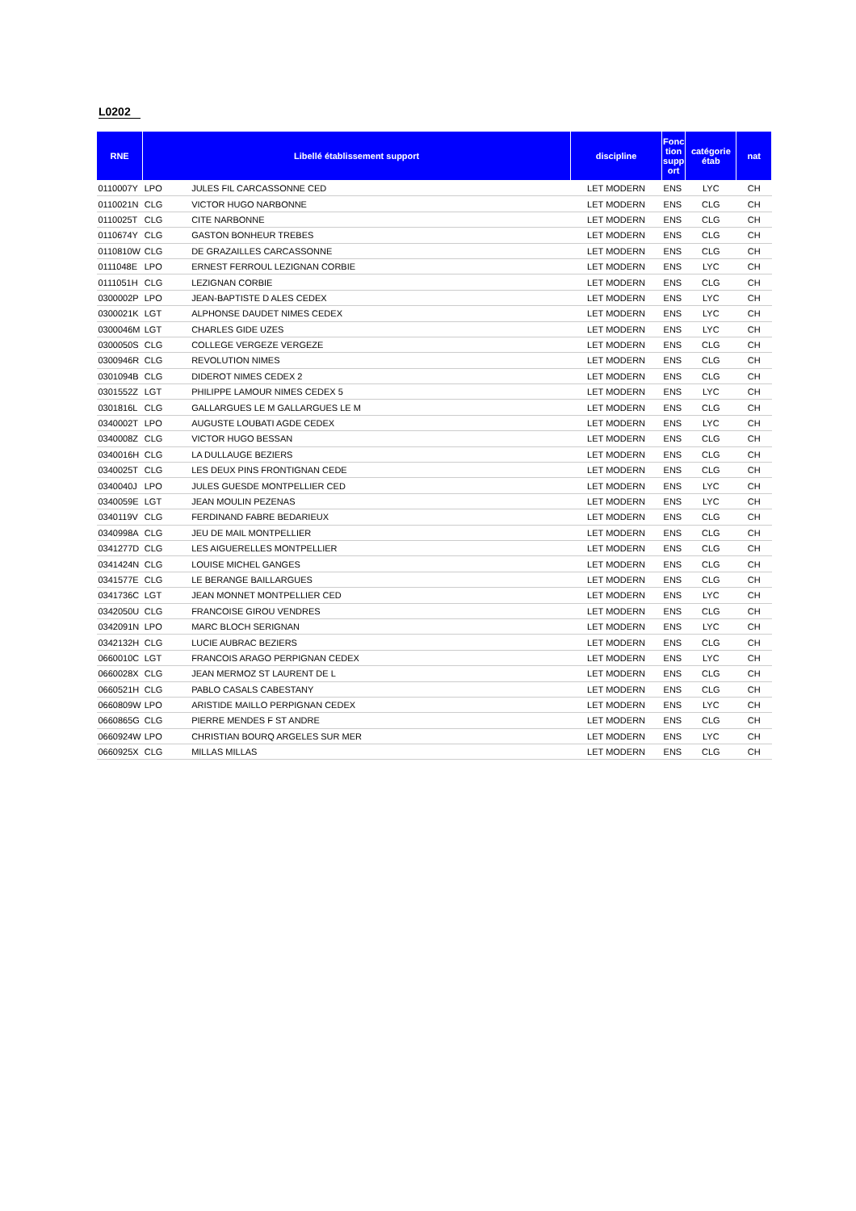L0202
| RNE | Libellé établissement support | | discipline | Fonc tion supp ort | catégorie étab | nat |
| --- | --- | --- | --- | --- | --- | --- |
| 0110007Y | LPO | JULES FIL CARCASSONNE CED | LET MODERN | ENS | LYC | CH |
| 0110021N | CLG | VICTOR HUGO NARBONNE | LET MODERN | ENS | CLG | CH |
| 0110025T | CLG | CITE NARBONNE | LET MODERN | ENS | CLG | CH |
| 0110674Y | CLG | GASTON BONHEUR TREBES | LET MODERN | ENS | CLG | CH |
| 0110810W | CLG | DE GRAZAILLES CARCASSONNE | LET MODERN | ENS | CLG | CH |
| 0111048E | LPO | ERNEST FERROUL LEZIGNAN CORBIE | LET MODERN | ENS | LYC | CH |
| 0111051H | CLG | LEZIGNAN CORBIE | LET MODERN | ENS | CLG | CH |
| 0300002P | LPO | JEAN-BAPTISTE D ALES CEDEX | LET MODERN | ENS | LYC | CH |
| 0300021K | LGT | ALPHONSE DAUDET NIMES CEDEX | LET MODERN | ENS | LYC | CH |
| 0300046M | LGT | CHARLES GIDE UZES | LET MODERN | ENS | LYC | CH |
| 0300050S | CLG | COLLEGE VERGEZE VERGEZE | LET MODERN | ENS | CLG | CH |
| 0300946R | CLG | REVOLUTION NIMES | LET MODERN | ENS | CLG | CH |
| 0301094B | CLG | DIDEROT NIMES CEDEX 2 | LET MODERN | ENS | CLG | CH |
| 0301552Z | LGT | PHILIPPE LAMOUR NIMES CEDEX 5 | LET MODERN | ENS | LYC | CH |
| 0301816L | CLG | GALLARGUES LE M GALLARGUES LE M | LET MODERN | ENS | CLG | CH |
| 0340002T | LPO | AUGUSTE LOUBATI AGDE CEDEX | LET MODERN | ENS | LYC | CH |
| 0340008Z | CLG | VICTOR HUGO BESSAN | LET MODERN | ENS | CLG | CH |
| 0340016H | CLG | LA DULLAUGE BEZIERS | LET MODERN | ENS | CLG | CH |
| 0340025T | CLG | LES DEUX PINS FRONTIGNAN CEDE | LET MODERN | ENS | CLG | CH |
| 0340040J | LPO | JULES GUESDE MONTPELLIER CED | LET MODERN | ENS | LYC | CH |
| 0340059E | LGT | JEAN MOULIN PEZENAS | LET MODERN | ENS | LYC | CH |
| 0340119V | CLG | FERDINAND FABRE BEDARIEUX | LET MODERN | ENS | CLG | CH |
| 0340998A | CLG | JEU DE MAIL MONTPELLIER | LET MODERN | ENS | CLG | CH |
| 0341277D | CLG | LES AIGUERELLES MONTPELLIER | LET MODERN | ENS | CLG | CH |
| 0341424N | CLG | LOUISE MICHEL GANGES | LET MODERN | ENS | CLG | CH |
| 0341577E | CLG | LE BERANGE BAILLARGUES | LET MODERN | ENS | CLG | CH |
| 0341736C | LGT | JEAN MONNET MONTPELLIER CED | LET MODERN | ENS | LYC | CH |
| 0342050U | CLG | FRANCOISE GIROU VENDRES | LET MODERN | ENS | CLG | CH |
| 0342091N | LPO | MARC BLOCH SERIGNAN | LET MODERN | ENS | LYC | CH |
| 0342132H | CLG | LUCIE AUBRAC BEZIERS | LET MODERN | ENS | CLG | CH |
| 0660010C | LGT | FRANCOIS ARAGO PERPIGNAN CEDEX | LET MODERN | ENS | LYC | CH |
| 0660028X | CLG | JEAN MERMOZ ST LAURENT DE L | LET MODERN | ENS | CLG | CH |
| 0660521H | CLG | PABLO CASALS CABESTANY | LET MODERN | ENS | CLG | CH |
| 0660809W | LPO | ARISTIDE MAILLO PERPIGNAN CEDEX | LET MODERN | ENS | LYC | CH |
| 0660865G | CLG | PIERRE MENDES F ST ANDRE | LET MODERN | ENS | CLG | CH |
| 0660924W | LPO | CHRISTIAN BOURQ ARGELES SUR MER | LET MODERN | ENS | LYC | CH |
| 0660925X | CLG | MILLAS MILLAS | LET MODERN | ENS | CLG | CH |